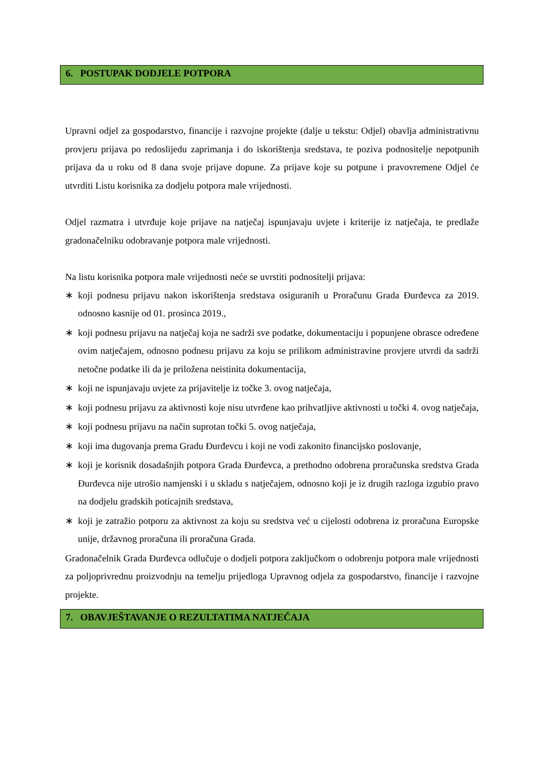6. POSTUPAK DODJELE POTPORA
Upravni odjel za gospodarstvo, financije i razvojne projekte (dalje u tekstu: Odjel) obavlja administrativnu provjeru prijava po redoslijedu zaprimanja i do iskorištenja sredstava, te poziva podnositelje nepotpunih prijava da u roku od 8 dana svoje prijave dopune. Za prijave koje su potpune i pravovremene Odjel će utvrditi Listu korisnika za dodjelu potpora male vrijednosti.
Odjel razmatra i utvrđuje koje prijave na natječaj ispunjavaju uvjete i kriterije iz natječaja, te predlaže gradonačelniku odobravanje potpora male vrijednosti.
Na listu korisnika potpora male vrijednosti neće se uvrstiti podnositelji prijava:
∗ koji podnesu prijavu nakon iskorištenja sredstava osiguranih u Proračunu Grada Đurđevca za 2019. odnosno kasnije od 01. prosinca 2019.,
∗ koji podnesu prijavu na natječaj koja ne sadrži sve podatke, dokumentaciju i popunjene obrasce određene ovim natječajem, odnosno podnesu prijavu za koju se prilikom administravine provjere utvrdi da sadrži netočne podatke ili da je priložena neistinita dokumentacija,
∗ koji ne ispunjavaju uvjete za prijavitelje iz točke 3. ovog natječaja,
∗ koji podnesu prijavu za aktivnosti koje nisu utvrđene kao prihvatljive aktivnosti u točki 4. ovog natječaja,
∗ koji podnesu prijavu na način suprotan točki 5. ovog natječaja,
∗ koji ima dugovanja prema Gradu Đurđevcu i koji ne vodi zakonito financijsko poslovanje,
∗ koji je korisnik dosadašnjih potpora Grada Đurđevca, a prethodno odobrena proračunska sredstva Grada Đurđevca nije utrošio namjenski i u skladu s natječajem, odnosno koji je iz drugih razloga izgubio pravo na dodjelu gradskih poticajnih sredstava,
∗ koji je zatražio potporu za aktivnost za koju su sredstva već u cijelosti odobrena iz proračuna Europske unije, državnog proračuna ili proračuna Grada.
Gradonačelnik Grada Đurđevca odlučuje o dodjeli potpora zaključkom o odobrenju potpora male vrijednosti za poljoprivrednu proizvodnju na temelju prijedloga Upravnog odjela za gospodarstvo, financije i razvojne projekte.
7. OBAVJEŠTAVANJE O REZULTATIMA NATJEČAJA